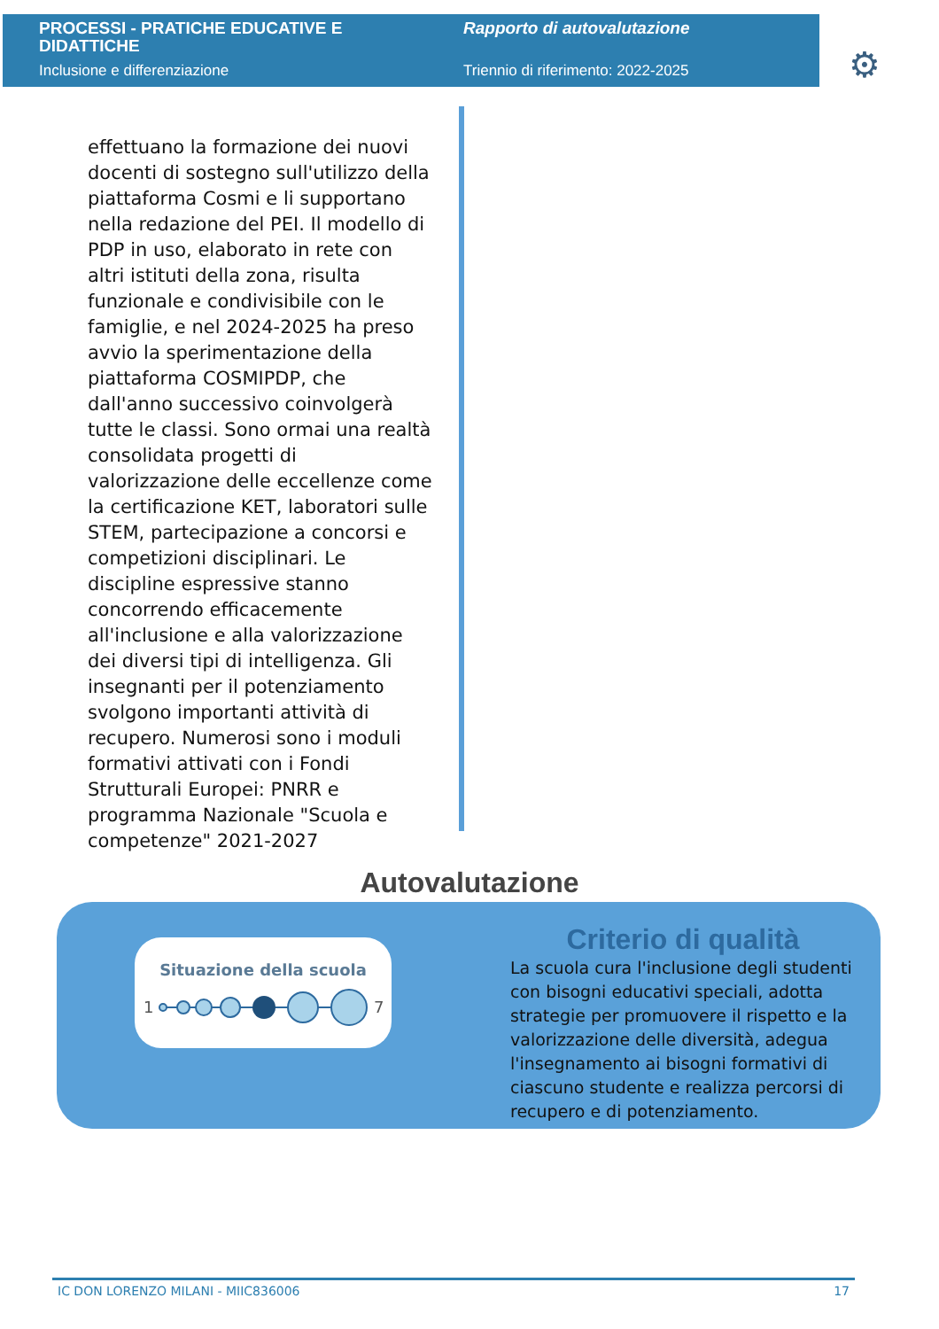PROCESSI - PRATICHE EDUCATIVE E DIDATTICHE
Inclusione e differenziazione
Rapporto di autovalutazione
Triennio di riferimento: 2022-2025
⚙
effettuano la formazione dei nuovi docenti di sostegno sull'utilizzo della piattaforma Cosmi e li supportano nella redazione del PEI. Il modello di PDP in uso, elaborato in rete con altri istituti della zona, risulta funzionale e condivisibile con le famiglie, e nel 2024-2025 ha preso avvio la sperimentazione della piattaforma COSMIPDP, che dall'anno successivo coinvolgerà tutte le classi. Sono ormai una realtà consolidata progetti di valorizzazione delle eccellenze come la certificazione KET, laboratori sulle STEM, partecipazione a concorsi e competizioni disciplinari. Le discipline espressive stanno concorrendo efficacemente all'inclusione e alla valorizzazione dei diversi tipi di intelligenza. Gli insegnanti per il potenziamento svolgono importanti attività di recupero. Numerosi sono i moduli formativi attivati con i Fondi Strutturali Europei: PNRR e programma Nazionale "Scuola e competenze" 2021-2027
Autovalutazione
Situazione della scuola
1
7
Criterio di qualità
La scuola cura l'inclusione degli studenti con bisogni educativi speciali, adotta strategie per promuovere il rispetto e la valorizzazione delle diversità, adegua l'insegnamento ai bisogni formativi di ciascuno studente e realizza percorsi di recupero e di potenziamento.
IC DON LORENZO MILANI - MIIC836006 17